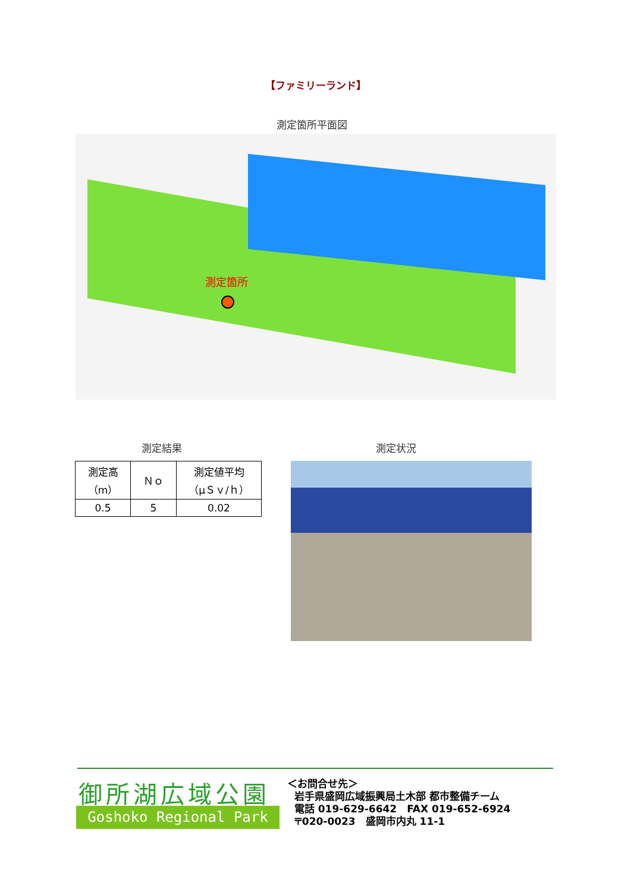【ファミリーランド】
測定箇所平面図
測定箇所
測定結果 測定状況
| 測定高 （m） | Ｎｏ | 測定値平均 （μＳｖ/ｈ） |
| --- | --- | --- |
| 0.5 | 5 | 0.02 |
御所湖広域公園
Goshoko Regional Park
＜お問合せ先＞
岩手県盛岡広域振興局土木部 都市整備チーム
電話 019-629-6642　FAX 019-652-6924
〒020-0023　盛岡市内丸 11-1